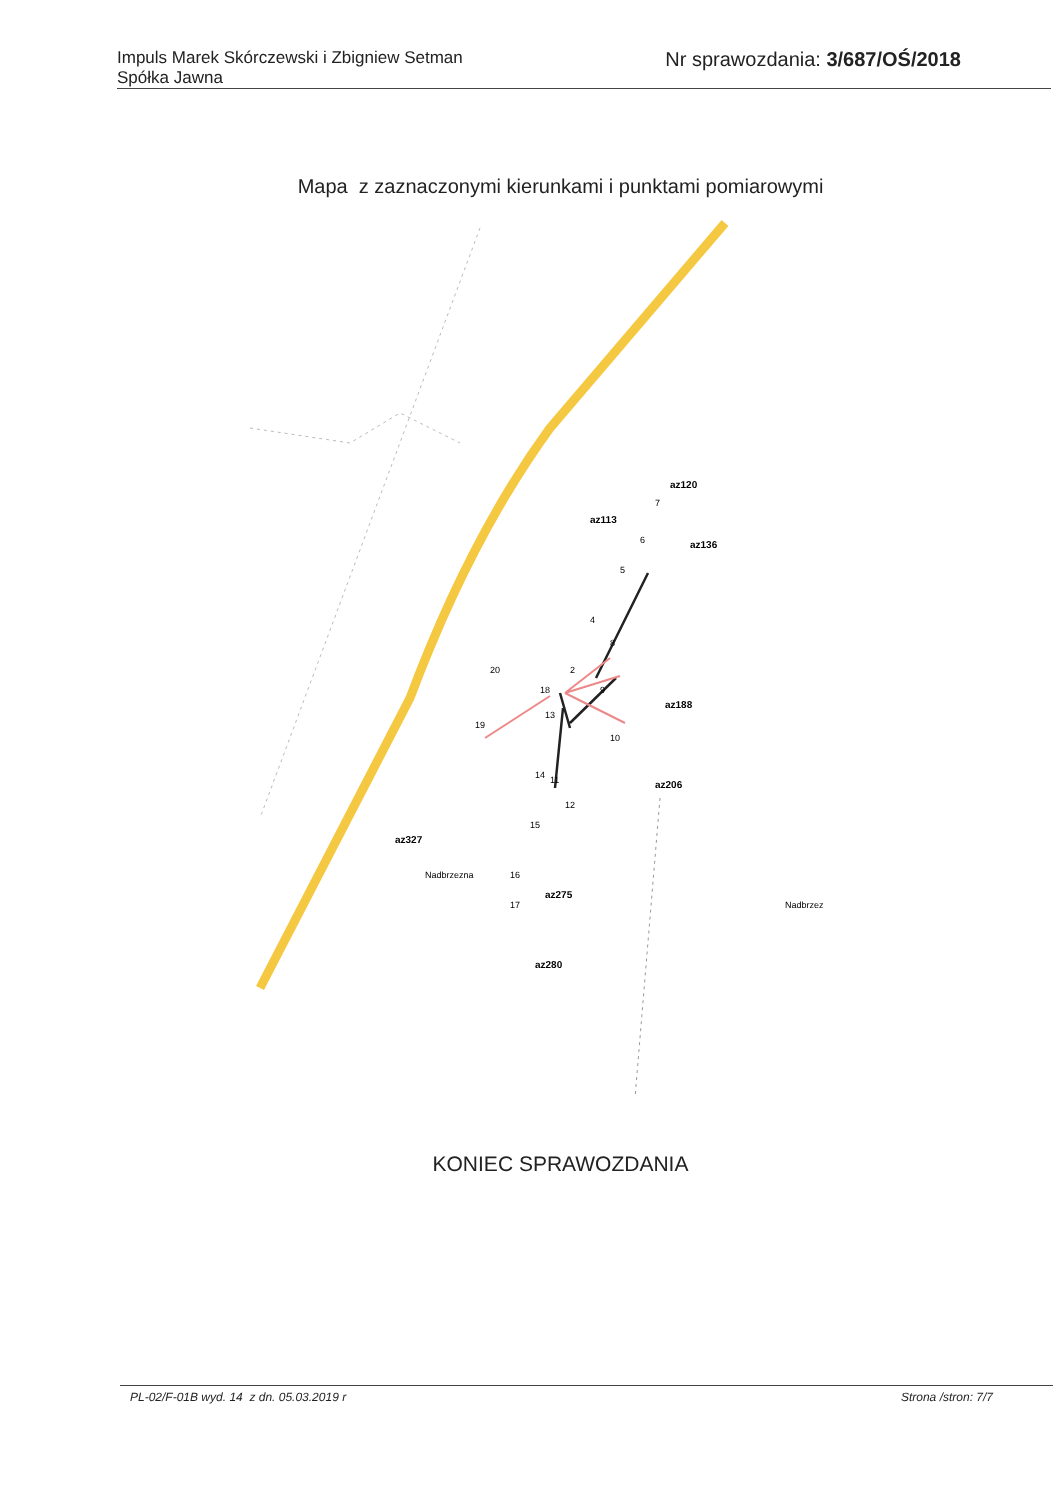Impuls Marek Skórczewski i Zbigniew Setman
Spółka Jawna
Nr sprawozdania: 3/687/OŚ/2018
Mapa z zaznaczonymi kierunkami i punktami pomiarowymi
az113
az120
az136
az188
az206
az327
az275
az280
2
4
5
6
7
8
9
10
11
12
13
14
15
16
17
18
19
20
Nadbrzez
Nadbrzezna
KONIEC SPRAWOZDANIA
PL-02/F-01B wyd. 14 z dn. 05.03.2019 r Strona /stron: 7/7